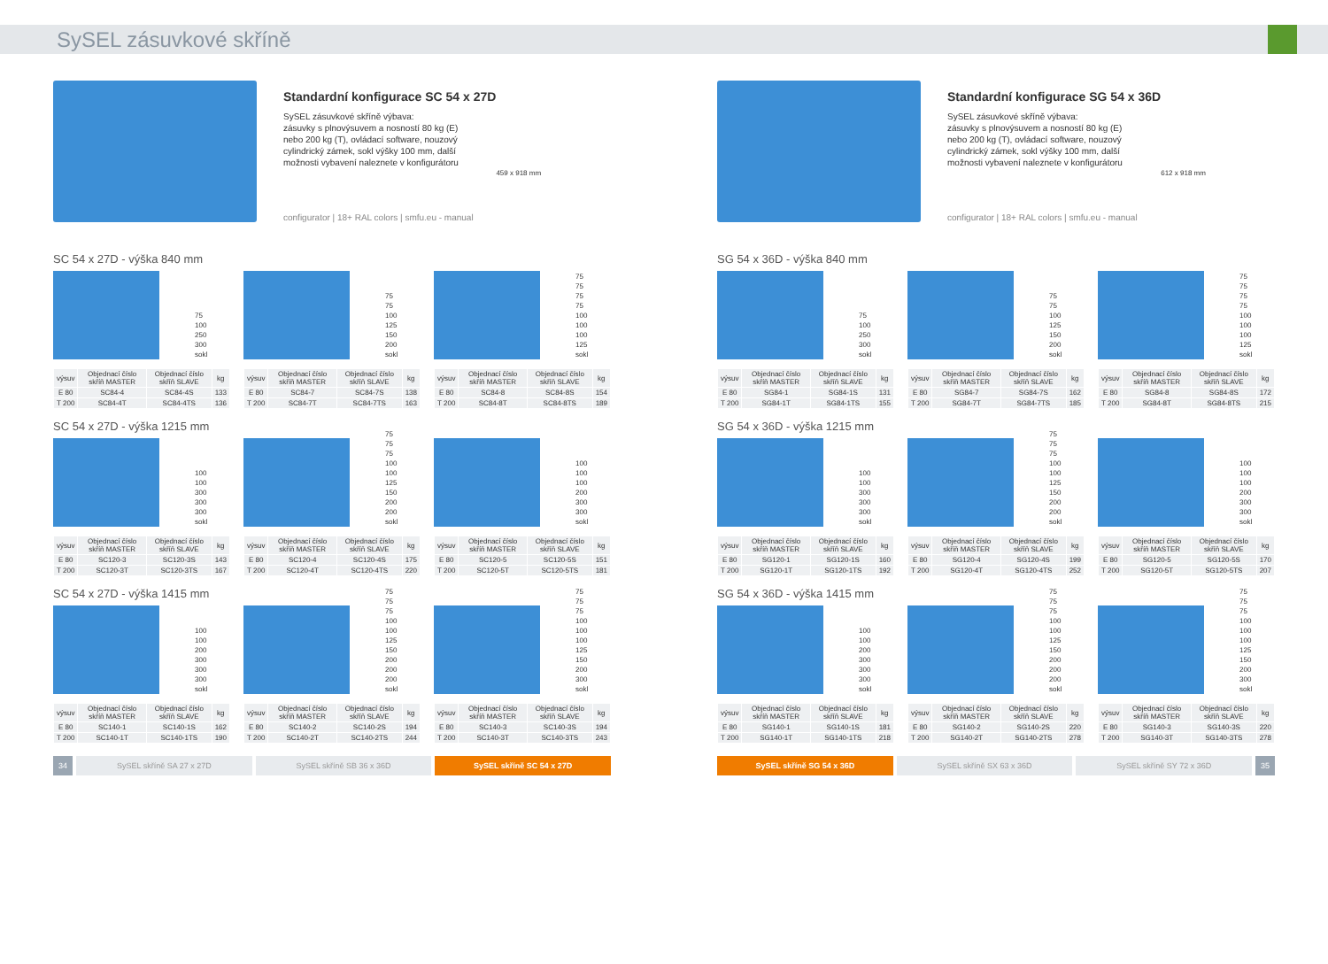SySEL zásuvkové skříně
Standardní konfigurace SC 54 x 27D
SySEL zásuvkové skříně výbava:
zásuvky s plnovýsuvem a nosností 80 kg (E)
nebo 200 kg (T), ovládací software, nouzový
cylindrický zámek, sokl výšky 100 mm, další
možnosti vybavení naleznete v konfigurátoru
configurator | 18+ RAL colors | smfu.eu - manual
459 x 918 mm
SC 54 x 27D - výška 840 mm
75
100
250
300
sokl
| výsuv | Objednací číslo skříň MASTER | Objednací číslo skříň SLAVE | kg |
| --- | --- | --- | --- |
| E 80 | SC84-4 | SC84-4S | 133 |
| T 200 | SC84-4T | SC84-4TS | 136 |
75
75
100
125
150
200
sokl
| výsuv | Objednací číslo skříň MASTER | Objednací číslo skříň SLAVE | kg |
| --- | --- | --- | --- |
| E 80 | SC84-7 | SC84-7S | 138 |
| T 200 | SC84-7T | SC84-7TS | 163 |
75
75
75
75
100
100
100
125
sokl
| výsuv | Objednací číslo skříň MASTER | Objednací číslo skříň SLAVE | kg |
| --- | --- | --- | --- |
| E 80 | SC84-8 | SC84-8S | 154 |
| T 200 | SC84-8T | SC84-8TS | 189 |
SC 54 x 27D - výška 1215 mm
100
100
300
300
300
sokl
| výsuv | Objednací číslo skříň MASTER | Objednací číslo skříň SLAVE | kg |
| --- | --- | --- | --- |
| E 80 | SC120-3 | SC120-3S | 143 |
| T 200 | SC120-3T | SC120-3TS | 167 |
75
75
75
100
100
125
150
200
200
sokl
| výsuv | Objednací číslo skříň MASTER | Objednací číslo skříň SLAVE | kg |
| --- | --- | --- | --- |
| E 80 | SC120-4 | SC120-4S | 175 |
| T 200 | SC120-4T | SC120-4TS | 220 |
100
100
100
200
300
300
sokl
| výsuv | Objednací číslo skříň MASTER | Objednací číslo skříň SLAVE | kg |
| --- | --- | --- | --- |
| E 80 | SC120-5 | SC120-5S | 151 |
| T 200 | SC120-5T | SC120-5TS | 181 |
SC 54 x 27D - výška 1415 mm
100
100
200
300
300
300
sokl
| výsuv | Objednací číslo skříň MASTER | Objednací číslo skříň SLAVE | kg |
| --- | --- | --- | --- |
| E 80 | SC140-1 | SC140-1S | 162 |
| T 200 | SC140-1T | SC140-1TS | 190 |
75
75
75
100
100
125
150
200
200
200
sokl
| výsuv | Objednací číslo skříň MASTER | Objednací číslo skříň SLAVE | kg |
| --- | --- | --- | --- |
| E 80 | SC140-2 | SC140-2S | 194 |
| T 200 | SC140-2T | SC140-2TS | 244 |
75
75
75
100
100
100
125
150
200
300
sokl
| výsuv | Objednací číslo skříň MASTER | Objednací číslo skříň SLAVE | kg |
| --- | --- | --- | --- |
| E 80 | SC140-3 | SC140-3S | 194 |
| T 200 | SC140-3T | SC140-3TS | 243 |
34 SySEL skříně SA 27 x 27D SySEL skříně SB 36 x 36D SySEL skříně SC 54 x 27D
Standardní konfigurace SG 54 x 36D
SySEL zásuvkové skříně výbava:
zásuvky s plnovýsuvem a nosností 80 kg (E)
nebo 200 kg (T), ovládací software, nouzový
cylindrický zámek, sokl výšky 100 mm, další
možnosti vybavení naleznete v konfigurátoru
configurator | 18+ RAL colors | smfu.eu - manual
612 x 918 mm
SG 54 x 36D - výška 840 mm
75
100
250
300
sokl
| výsuv | Objednací číslo skříň MASTER | Objednací číslo skříň SLAVE | kg |
| --- | --- | --- | --- |
| E 80 | SG84-1 | SG84-1S | 131 |
| T 200 | SG84-1T | SG84-1TS | 155 |
75
75
100
125
150
200
sokl
| výsuv | Objednací číslo skříň MASTER | Objednací číslo skříň SLAVE | kg |
| --- | --- | --- | --- |
| E 80 | SG84-7 | SG84-7S | 162 |
| T 200 | SG84-7T | SG84-7TS | 185 |
75
75
75
75
100
100
100
125
sokl
| výsuv | Objednací číslo skříň MASTER | Objednací číslo skříň SLAVE | kg |
| --- | --- | --- | --- |
| E 80 | SG84-8 | SG84-8S | 172 |
| T 200 | SG84-8T | SG84-8TS | 215 |
SG 54 x 36D - výška 1215 mm
100
100
300
300
300
sokl
| výsuv | Objednací číslo skříň MASTER | Objednací číslo skříň SLAVE | kg |
| --- | --- | --- | --- |
| E 80 | SG120-1 | SG120-1S | 160 |
| T 200 | SG120-1T | SG120-1TS | 192 |
75
75
75
100
100
125
150
200
200
sokl
| výsuv | Objednací číslo skříň MASTER | Objednací číslo skříň SLAVE | kg |
| --- | --- | --- | --- |
| E 80 | SG120-4 | SG120-4S | 199 |
| T 200 | SG120-4T | SG120-4TS | 252 |
100
100
100
200
300
300
sokl
| výsuv | Objednací číslo skříň MASTER | Objednací číslo skříň SLAVE | kg |
| --- | --- | --- | --- |
| E 80 | SG120-5 | SG120-5S | 170 |
| T 200 | SG120-5T | SG120-5TS | 207 |
SG 54 x 36D - výška 1415 mm
100
100
200
300
300
300
sokl
| výsuv | Objednací číslo skříň MASTER | Objednací číslo skříň SLAVE | kg |
| --- | --- | --- | --- |
| E 80 | SG140-1 | SG140-1S | 181 |
| T 200 | SG140-1T | SG140-1TS | 218 |
75
75
75
100
100
125
150
200
200
200
sokl
| výsuv | Objednací číslo skříň MASTER | Objednací číslo skříň SLAVE | kg |
| --- | --- | --- | --- |
| E 80 | SG140-2 | SG140-2S | 220 |
| T 200 | SG140-2T | SG140-2TS | 278 |
75
75
75
100
100
100
125
150
200
300
sokl
| výsuv | Objednací číslo skříň MASTER | Objednací číslo skříň SLAVE | kg |
| --- | --- | --- | --- |
| E 80 | SG140-3 | SG140-3S | 220 |
| T 200 | SG140-3T | SG140-3TS | 278 |
SySEL skříně SG 54 x 36D SySEL skříně SX 63 x 36D SySEL skříně SY 72 x 36D 35